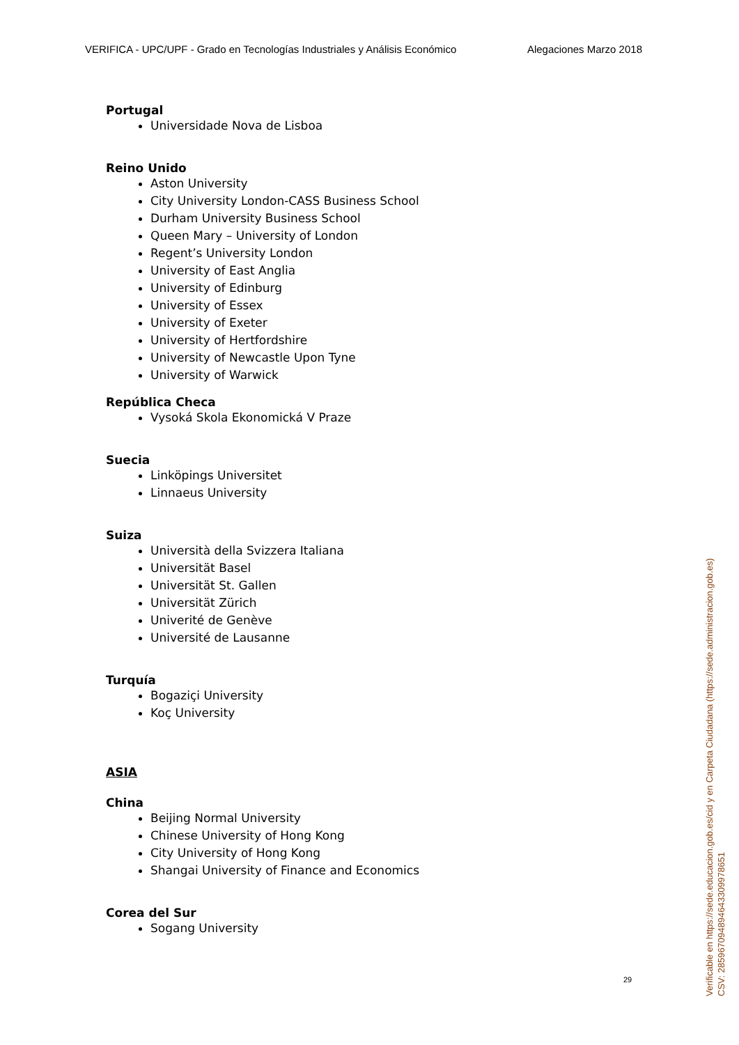VERIFICA - UPC/UPF - Grado en Tecnologías Industriales y Análisis Económico Alegaciones Marzo 2018
Portugal
Universidade Nova de Lisboa
Reino Unido
Aston University
City University London-CASS Business School
Durham University Business School
Queen Mary – University of London
Regent’s University London
University of East Anglia
University of Edinburg
University of Essex
University of Exeter
University of Hertfordshire
University of Newcastle Upon Tyne
University of Warwick
República Checa
Vysoká Skola Ekonomická V Praze
Suecia
Linköpings Universitet
Linnaeus University
Suiza
Università della Svizzera Italiana
Universität Basel
Universität St. Gallen
Universität Zürich
Univerité de Genève
Université de Lausanne
Turquía
Bogaziçi University
Koç University
ASIA
China
Beijing Normal University
Chinese University of Hong Kong
City University of Hong Kong
Shangai University of Finance and Economics
Corea del Sur
Sogang University
29
Verificable en https://sede.educacion.gob.es/cid y en Carpeta Ciudadana (https://sede.administracion.gob.es)
CSV: 285967094894643309978651